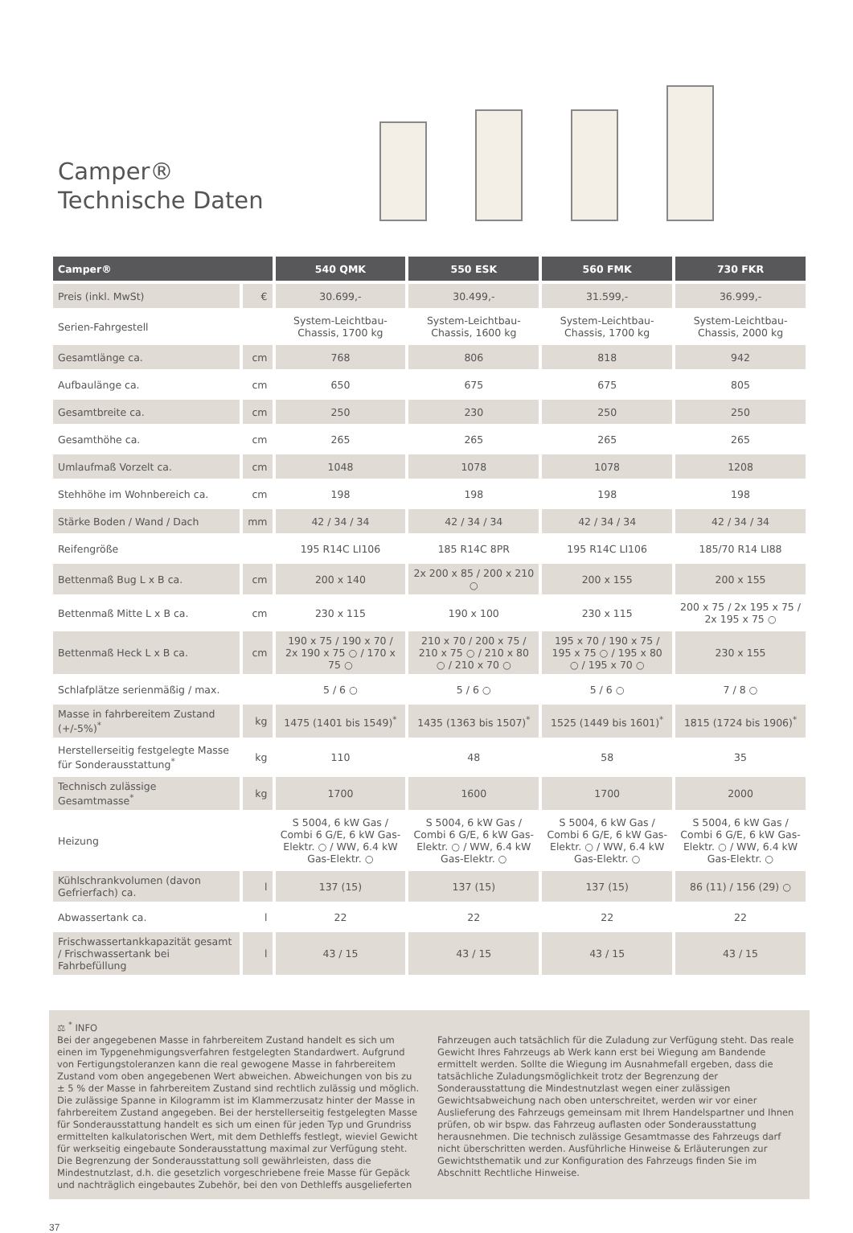Camper®
Technische Daten
| Camper® | | 540 QMK | 550 ESK | 560 FMK | 730 FKR |
| --- | --- | --- | --- | --- | --- |
| Preis (inkl. MwSt) | € | 30.699,- | 30.499,- | 31.599,- | 36.999,- |
| Serien-Fahrgestell | | System-Leichtbau-Chassis, 1700 kg | System-Leichtbau-Chassis, 1600 kg | System-Leichtbau-Chassis, 1700 kg | System-Leichtbau-Chassis, 2000 kg |
| Gesamtlänge ca. | cm | 768 | 806 | 818 | 942 |
| Aufbaulänge ca. | cm | 650 | 675 | 675 | 805 |
| Gesamtbreite ca. | cm | 250 | 230 | 250 | 250 |
| Gesamthöhe ca. | cm | 265 | 265 | 265 | 265 |
| Umlaufmaß Vorzelt ca. | cm | 1048 | 1078 | 1078 | 1208 |
| Stehhöhe im Wohnbereich ca. | cm | 198 | 198 | 198 | 198 |
| Stärke Boden / Wand / Dach | mm | 42 / 34 / 34 | 42 / 34 / 34 | 42 / 34 / 34 | 42 / 34 / 34 |
| Reifengröße | | 195 R14C LI106 | 185 R14C 8PR | 195 R14C LI106 | 185/70 R14 LI88 |
| Bettenmaß Bug L x B ca. | cm | 200 x 140 | 2x 200 x 85 / 200 x 210 ○ | 200 x 155 | 200 x 155 |
| Bettenmaß Mitte L x B ca. | cm | 230 x 115 | 190 x 100 | 230 x 115 | 200 x 75 / 2x 195 x 75 / 2x 195 x 75 ○ |
| Bettenmaß Heck L x B ca. | cm | 190 x 75 / 190 x 70 / 2x 190 x 75 ○ / 170 x 75 ○ | 210 x 70 / 200 x 75 / 210 x 75 ○ / 210 x 80 ○ / 210 x 70 ○ | 195 x 70 / 190 x 75 / 195 x 75 ○ / 195 x 80 ○ / 195 x 70 ○ | 230 x 155 |
| Schlafplätze serienmäßig / max. | | 5 / 6 ○ | 5 / 6 ○ | 5 / 6 ○ | 7 / 8 ○ |
| Masse in fahrbereitem Zustand (+/-5%)<sup>*</sup> | kg | 1475 (1401 bis 1549)<sup>*</sup> | 1435 (1363 bis 1507)<sup>*</sup> | 1525 (1449 bis 1601)<sup>*</sup> | 1815 (1724 bis 1906)<sup>*</sup> |
| Herstellerseitig festgelegte Masse für Sonderausstattung<sup>*</sup> | kg | 110 | 48 | 58 | 35 |
| Technisch zulässige Gesamtmasse<sup>*</sup> | kg | 1700 | 1600 | 1700 | 2000 |
| Heizung | | S 5004, 6 kW Gas / Combi 6 G/E, 6 kW Gas-Elektr. ○ / WW, 6.4 kW Gas-Elektr. ○ | S 5004, 6 kW Gas / Combi 6 G/E, 6 kW Gas-Elektr. ○ / WW, 6.4 kW Gas-Elektr. ○ | S 5004, 6 kW Gas / Combi 6 G/E, 6 kW Gas-Elektr. ○ / WW, 6.4 kW Gas-Elektr. ○ | S 5004, 6 kW Gas / Combi 6 G/E, 6 kW Gas-Elektr. ○ / WW, 6.4 kW Gas-Elektr. ○ |
| Kühlschrankvolumen (davon Gefrierfach) ca. | l | 137 (15) | 137 (15) | 137 (15) | 86 (11) / 156 (29) ○ |
| Abwassertank ca. | l | 22 | 22 | 22 | 22 |
| Frischwassertankkapazität gesamt / Frischwassertank bei Fahrbefüllung | l | 43 / 15 | 43 / 15 | 43 / 15 | 43 / 15 |
⚖ <sup>*</sup> INFO
Bei der angegebenen Masse in fahrbereitem Zustand handelt es sich um einen im Typgenehmigungsverfahren festgelegten Standardwert. Aufgrund von Fertigungstoleranzen kann die real gewogene Masse in fahrbereitem Zustand vom oben angegebenen Wert abweichen. Abweichungen von bis zu ± 5 % der Masse in fahrbereitem Zustand sind rechtlich zulässig und möglich. Die zulässige Spanne in Kilogramm ist im Klammerzusatz hinter der Masse in fahrbereitem Zustand angegeben. Bei der herstellerseitig festgelegten Masse für Sonderausstattung handelt es sich um einen für jeden Typ und Grundriss ermittelten kalkulatorischen Wert, mit dem Dethleffs festlegt, wieviel Gewicht für werkseitig eingebaute Sonderausstattung maximal zur Verfügung steht. Die Begrenzung der Sonderausstattung soll gewährleisten, dass die Mindestnutzlast, d.h. die gesetzlich vorgeschriebene freie Masse für Gepäck und nachträglich eingebautes Zubehör, bei den von Dethleffs ausgelieferten Fahrzeugen auch tatsächlich für die Zuladung zur Verfügung steht. Das reale Gewicht Ihres Fahrzeugs ab Werk kann erst bei Wiegung am Bandende ermittelt werden. Sollte die Wiegung im Ausnahmefall ergeben, dass die tatsächliche Zuladungsmöglichkeit trotz der Begrenzung der Sonderausstattung die Mindestnutzlast wegen einer zulässigen Gewichtsabweichung nach oben unterschreitet, werden wir vor einer Auslieferung des Fahrzeugs gemeinsam mit Ihrem Handelspartner und Ihnen prüfen, ob wir bspw. das Fahrzeug auflasten oder Sonderausstattung herausnehmen. Die technisch zulässige Gesamtmasse des Fahrzeugs darf nicht überschritten werden. Ausführliche Hinweise & Erläuterungen zur Gewichtsthematik und zur Konfiguration des Fahrzeugs finden Sie im Abschnitt Rechtliche Hinweise.
37